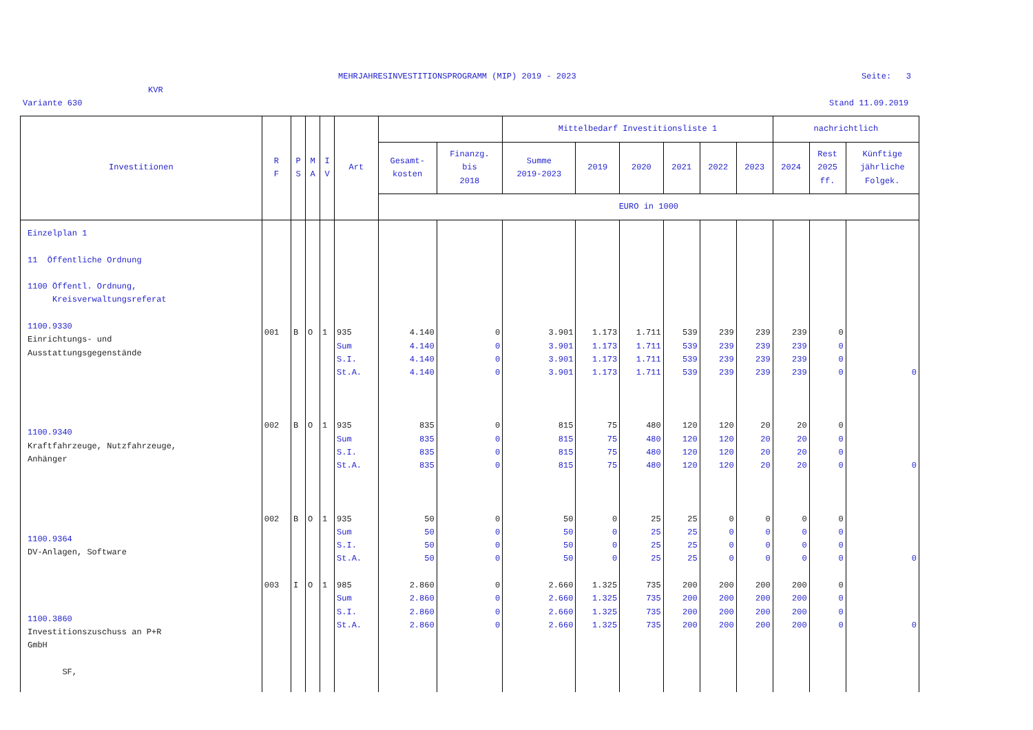MEHRJAHRESINVESTITIONSPROGRAMM (MIP) 2019 - 2023
Seite: 3
KVR
Variante 630 Stand 11.09.2019
| Investitionen | R F | P S | M A | I V | Art | | | Mittelbedarf Investitionsliste 1 | | | | | | nachrichtlich | | |
| --- | --- | --- | --- | --- | --- | --- | --- | --- | --- | --- | --- | --- | --- | --- | --- | --- |
| | | | | | | Gesamt- kosten | Finanzg. bis 2018 | Summe 2019-2023 | 2019 | 2020 | 2021 | 2022 | 2023 | 2024 | Rest 2025 ff. | Künftige jährliche Folgek. |
| | | | | | | EURO in 1000 | | | | | | | | | | |
| Einzelplan 1 11 Öffentliche Ordnung 1100 Öffentl. Ordnung, Kreisverwaltungsreferat 1100.9330 Einrichtungs- und Ausstattungsgegenstände 1100.9340 Kraftfahrzeuge, Nutzfahrzeuge, Anhänger 1100.9364 DV-Anlagen, Software 1100.3860 Investitionszuschuss an P+R GmbH SF, | 001 002 002 003 | B B B I | O O O O | 1 1 1 1 | 935 Sum S.I. St.A. 935 Sum S.I. St.A. 935 Sum S.I. St.A. 985 Sum S.I. St.A. | 4.140 4.140 4.140 4.140 835 835 835 835 50 50 50 50 2.860 2.860 2.860 2.860 | 0 0 0 0 0 0 0 0 0 0 0 0 0 0 0 0 | 3.901 3.901 3.901 3.901 815 815 815 815 50 50 50 50 2.660 2.660 2.660 2.660 | 1.173 1.173 1.173 1.173 75 75 75 75 0 0 0 0 1.325 1.325 1.325 1.325 | 1.711 1.711 1.711 1.711 480 480 480 480 25 25 25 25 735 735 735 735 | 539 539 539 539 120 120 120 120 25 25 25 25 200 200 200 200 | 239 239 239 239 120 120 120 120 0 0 0 0 200 200 200 200 | 239 239 239 239 20 20 20 20 0 0 0 0 200 200 200 200 | 239 239 239 239 20 20 20 20 0 0 0 0 200 200 200 200 | 0 0 0 0 0 0 0 0 0 0 0 0 0 0 0 0 | 0 0 0 0 |